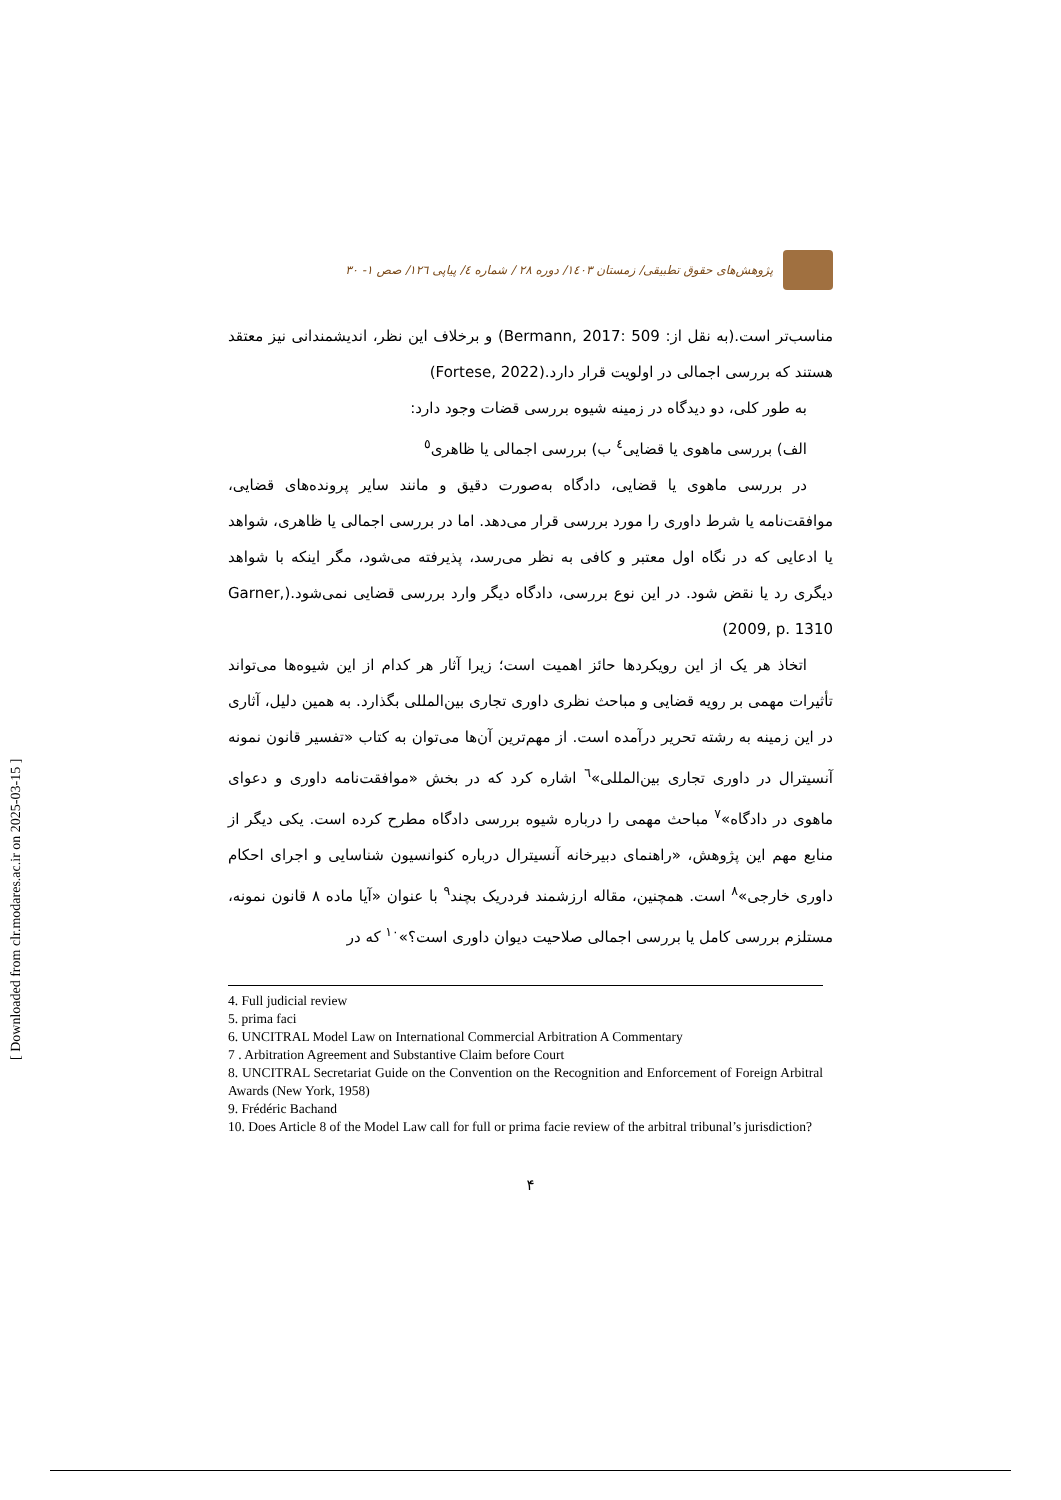[ Downloaded from clr.modares.ac.ir on 2025-03-15 ]
پژوهش‌های حقوق تطبیقی/ زمستان ۱٤۰۳/ دوره ۲۸ / شماره ٤/ پیاپی ۱۲٦/ صص ۱- ۳۰
مناسب‌تر است.(به نقل از: Bermann, 2017: 509) و برخلاف این نظر، اندیشمندانی نیز معتقد هستند که بررسی اجمالی در اولویت قرار دارد.(Fortese, 2022)
به طور کلی، دو دیدگاه در زمینه شیوه بررسی قضات وجود دارد:
الف) بررسی ماهوی یا قضایی<sup>٤</sup> ب) بررسی اجمالی یا ظاهری<sup>٥</sup>
در بررسی ماهوی یا قضایی، دادگاه به‌صورت دقیق و مانند سایر پرونده‌های قضایی، موافقت‌نامه یا شرط داوری را مورد بررسی قرار می‌دهد. اما در بررسی اجمالی یا ظاهری، شواهد یا ادعایی که در نگاه اول معتبر و کافی به نظر می‌رسد، پذیرفته می‌شود، مگر اینکه با شواهد دیگری رد یا نقض شود. در این نوع بررسی، دادگاه دیگر وارد بررسی قضایی نمی‌شود.(Garner, 2009, p. 1310)
اتخاذ هر یک از این رویکردها حائز اهمیت است؛ زیرا آثار هر کدام از این شیوه‌ها می‌تواند تأثیرات مهمی بر رویه قضایی و مباحث نظری داوری تجاری بین‌المللی بگذارد. به همین دلیل، آثاری در این زمینه به رشته تحریر درآمده است. از مهم‌ترین آن‌ها می‌توان به کتاب «تفسیر قانون نمونه آنسیترال در داوری تجاری بین‌المللی»<sup>٦</sup> اشاره کرد که در بخش «موافقت‌نامه داوری و دعوای ماهوی در دادگاه»<sup>٧</sup> مباحث مهمی را درباره شیوه بررسی دادگاه مطرح کرده است. یکی دیگر از منابع مهم این پژوهش، «راهنمای دبیرخانه آنسیترال درباره کنوانسیون شناسایی و اجرای احکام داوری خارجی»<sup>٨</sup> است. همچنین، مقاله ارزشمند فردریک بچند<sup>٩</sup> با عنوان «آیا ماده ۸ قانون نمونه، مستلزم بررسی کامل یا بررسی اجمالی صلاحیت دیوان داوری است؟»<sup>١٠</sup> که در
4. Full judicial review
5. prima faci
6. UNCITRAL Model Law on International Commercial Arbitration A Commentary
7 . Arbitration Agreement and Substantive Claim before Court
8. UNCITRAL Secretariat Guide on the Convention on the Recognition and Enforcement of Foreign Arbitral Awards (New York, 1958)
9. Frédéric Bachand
10. Does Article 8 of the Model Law call for full or prima facie review of the arbitral tribunal’s jurisdiction?
۴